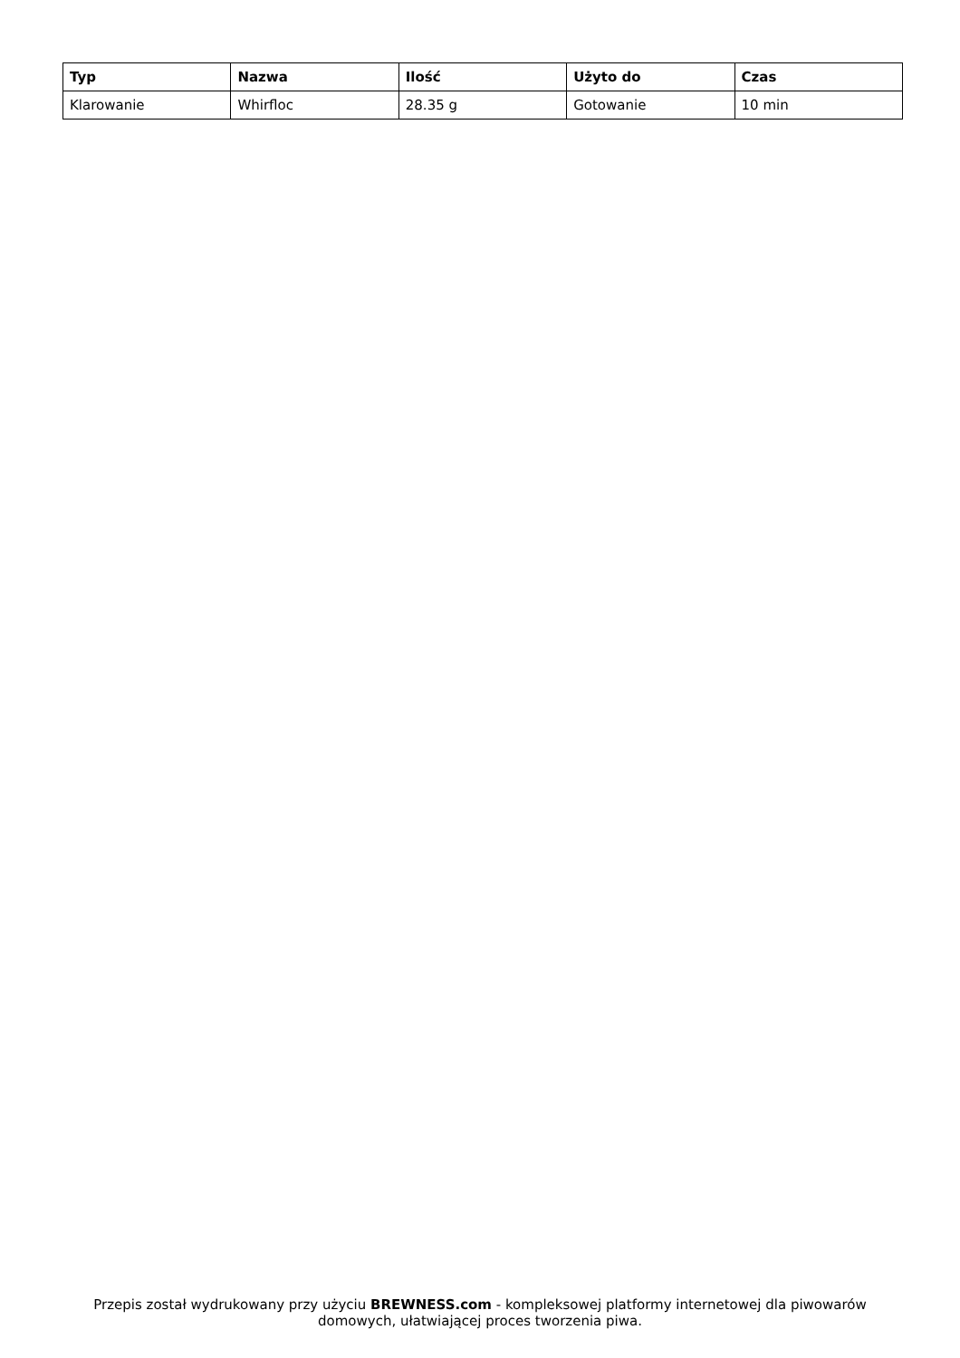| Typ | Nazwa | Ilość | Użyto do | Czas |
| --- | --- | --- | --- | --- |
| Klarowanie | Whirfloc | 28.35 g | Gotowanie | 10 min |
Przepis został wydrukowany przy użyciu BREWNESS.com - kompleksowej platformy internetowej dla piwowarów domowych, ułatwiającej proces tworzenia piwa.